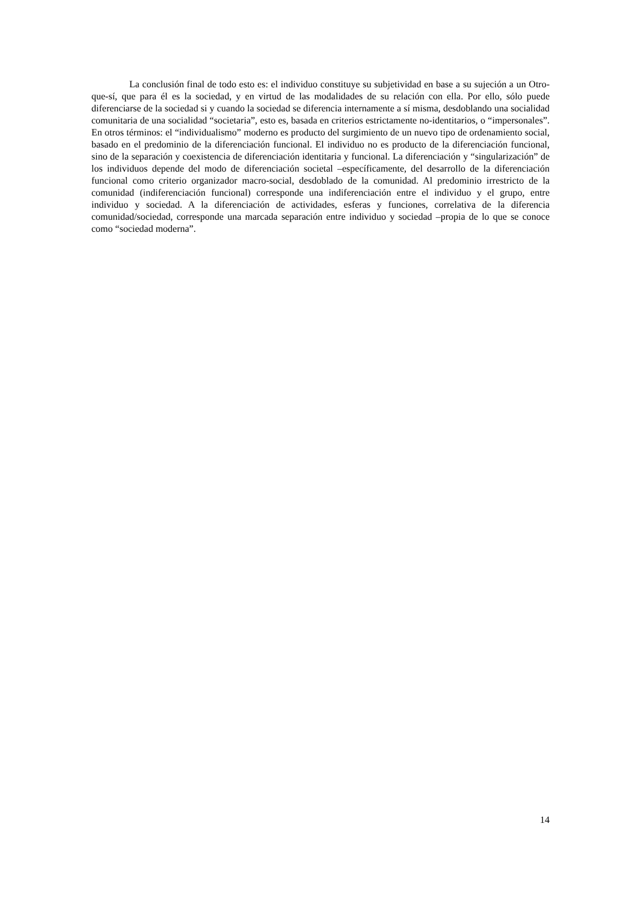La conclusión final de todo esto es: el individuo constituye su subjetividad en base a su sujeción a un Otro-que-sí, que para él es la sociedad, y en virtud de las modalidades de su relación con ella. Por ello, sólo puede diferenciarse de la sociedad si y cuando la sociedad se diferencia internamente a sí misma, desdoblando una socialidad comunitaria de una socialidad “societaria”, esto es, basada en criterios estrictamente no-identitarios, o “impersonales”. En otros términos: el “individualismo” moderno es producto del surgimiento de un nuevo tipo de ordenamiento social, basado en el predominio de la diferenciación funcional. El individuo no es producto de la diferenciación funcional, sino de la separación y coexistencia de diferenciación identitaria y funcional. La diferenciación y “singularización” de los individuos depende del modo de diferenciación societal –específicamente, del desarrollo de la diferenciación funcional como criterio organizador macro-social, desdoblado de la comunidad. Al predominio irrestricto de la comunidad (indiferenciación funcional) corresponde una indiferenciación entre el individuo y el grupo, entre individuo y sociedad. A la diferenciación de actividades, esferas y funciones, correlativa de la diferencia comunidad/sociedad, corresponde una marcada separación entre individuo y sociedad –propia de lo que se conoce como “sociedad moderna”.
14